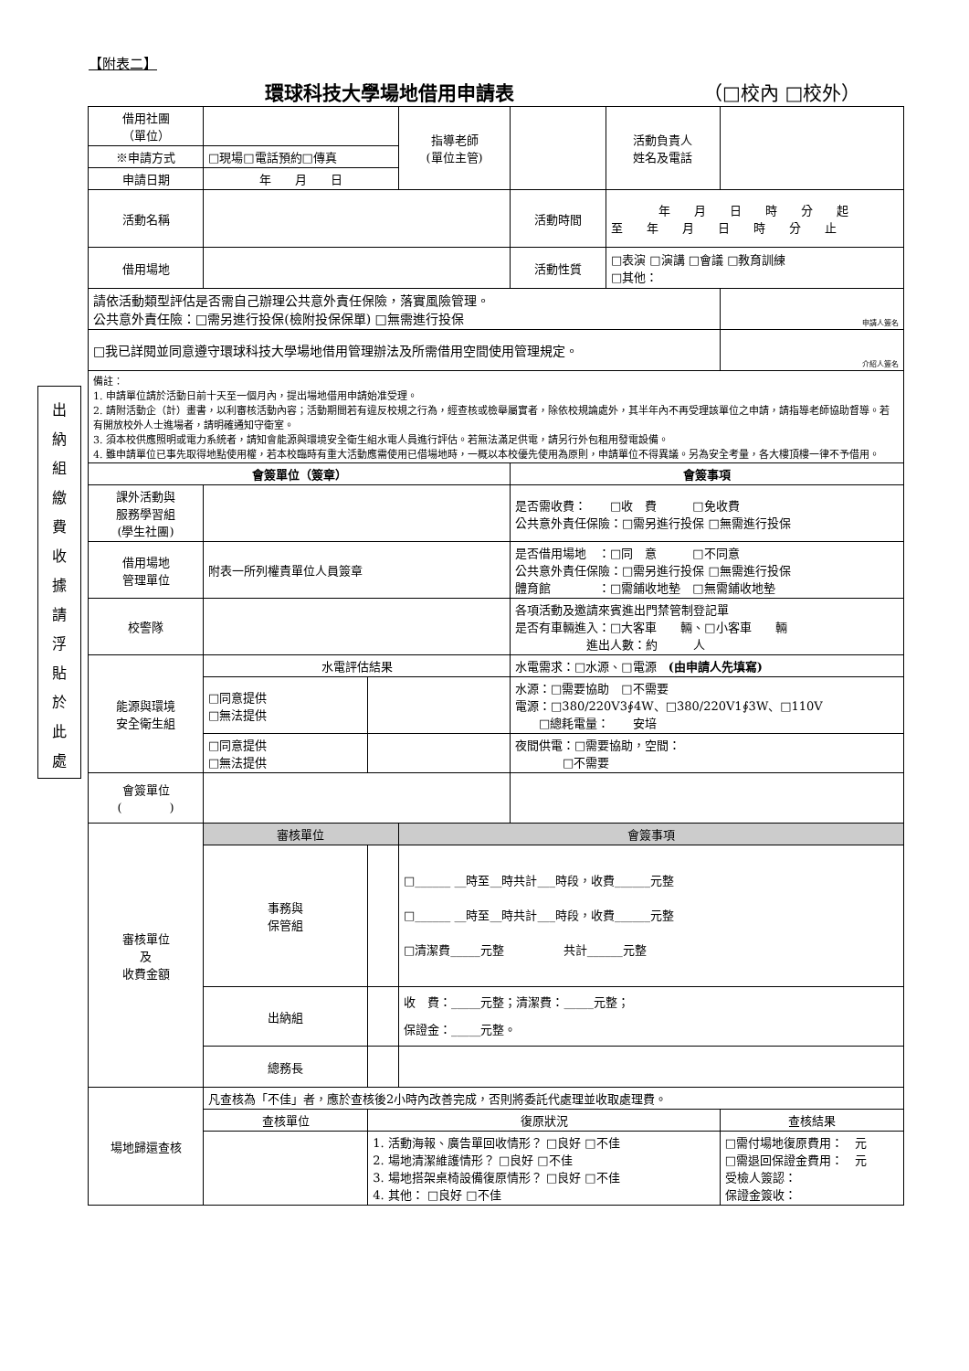【附表二】
環球科技大學場地借用申請表 （□校內 □校外）
出
納
組
繳
費
收
據
請
浮
貼
於
此
處
| 借用社團 （單位） | | | 指導老師 (單位主管) | | 活動負責人 姓名及電話 | | |
| ※申請方式 | □現場□電話預約□傳真 | | | | | | |
| 申請日期 | 年 月 日 | | | | | | |
| 活動名稱 | | | | 活動時間 | 年 月 日 時 分 起 至 年 月 日 時 分 止 | | |
| 借用場地 | | | | 活動性質 | □表演 □演講 □會議 □教育訓練 □其他： | | |
| 請依活動類型評估是否需自己辦理公共意外責任保險，落實風險管理。 公共意外責任險：□需另進行投保(檢附投保保單) □無需進行投保 | | | | | | | 申請人簽名 |
| □我已詳閱並同意遵守環球科技大學場地借用管理辦法及所需借用空間使用管理規定。 | | | | | | | 介紹人簽名 |
| 備註： 1. 申請單位請於活動日前十天至一個月內，提出場地借用申請始准受理。 2. 請附活動企（計）畫書，以利審核活動內容；活動期間若有違反校規之行為，經查核或檢舉屬實者，除依校規論處外，其半年內不再受理該單位之申請，請指導老師協助督導。若有開放校外人士進場者，請明確通知守衛室。 3. 須本校供應照明或電力系統者，請知會能源與環境安全衛生組水電人員進行評估。若無法滿足供電，請另行外包租用發電設備。 4. 雖申請單位已事先取得地點使用權，若本校臨時有重大活動應需使用已借場地時，一概以本校優先使用為原則，申請單位不得異議。另為安全考量，各大樓頂樓一律不予借用。 | | | | | | | |
| 會簽單位（簽章） | | | | 會簽事項 | | | |
| 課外活動與 服務學習組 (學生社團) | | | | 是否需收費： □收 費 □免收費 公共意外責任保險：□需另進行投保 □無需進行投保 | | | |
| 借用場地 管理單位 | 附表一所列權責單位人員簽章 | | | 是否借用場地 ：□同 意 □不同意 公共意外責任保險：□需另進行投保 □無需進行投保 體育館 ：□需鋪收地墊 □無需鋪收地墊 | | | |
| 校警隊 | | | | 各項活動及邀請來賓進出門禁管制登記單 是否有車輛進入：□大客車 輛、□小客車 輛 進出人數：約 人 | | | |
| 能源與環境 安全衛生組 | 水電評估結果 | | | 水電需求：□水源、□電源 (由申請人先填寫) | | | |
| | □同意提供 □無法提供 | | | 水源：□需要協助 □不需要 電源：□380/220V3∮4W、□380/220V1∮3W、□110V □總耗電量： 安培 | | | |
| | □同意提供 □無法提供 | | | 夜間供電：□需要協助，空間： □不需要 | | | |
| 會簽單位 ( ) | | | | | | | |
| 審核單位 及 收費金額 | 審核單位 | | 會簽事項 | | | | |
| | 事務與 保管組 | | □______ __時至__時共計___時段，收費______元整 □______ __時至__時共計___時段，收費______元整 □清潔費_____元整 共計______元整 | | | | |
| | 出納組 | | 收 費：_____元整；清潔費：_____元整； 保證金：_____元整。 | | | | |
| | 總務長 | | | | | | |
| 場地歸還查核 | 凡查核為「不佳」者，應於查核後2小時內改善完成，否則將委託代處理並收取處理費。 | | | | | | |
| | 查核單位 | 復原狀況 | | | | 查核結果 | |
| | | 1. 活動海報、廣告單回收情形？ □良好 □不佳 2. 場地清潔維護情形？ □良好 □不佳 3. 場地搭架桌椅設備復原情形？ □良好 □不佳 4. 其他： □良好 □不佳 | | | | □需付場地復原費用： 元 □需退回保證金費用： 元 受檢人簽認： 保證金簽收： | |